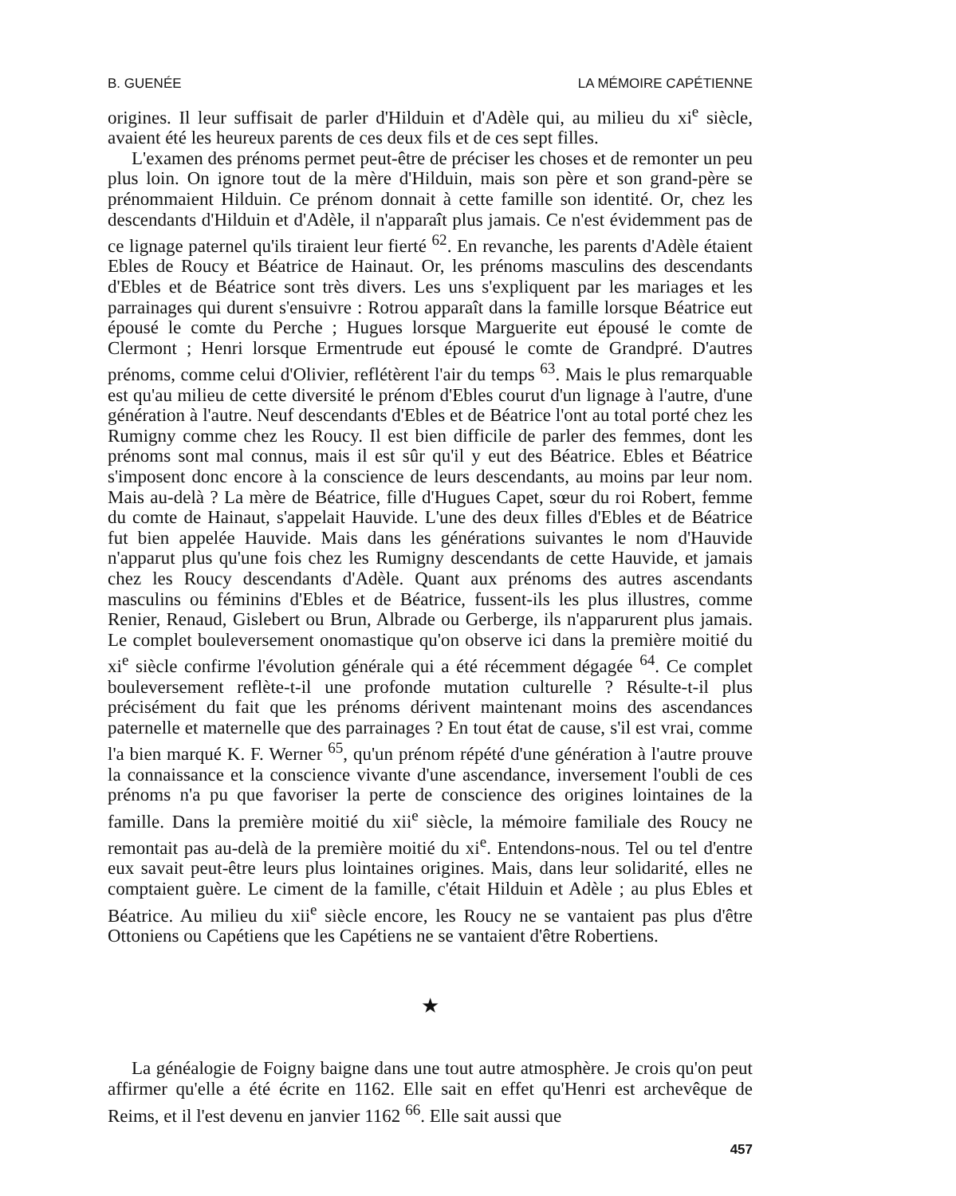B. GUENÉE LA MÉMOIRE CAPÉTIENNE
origines. Il leur suffisait de parler d'Hilduin et d'Adèle qui, au milieu du xi<sup>e</sup> siècle, avaient été les heureux parents de ces deux fils et de ces sept filles.
L'examen des prénoms permet peut-être de préciser les choses et de remonter un peu plus loin. On ignore tout de la mère d'Hilduin, mais son père et son grand-père se prénommaient Hilduin. Ce prénom donnait à cette famille son identité. Or, chez les descendants d'Hilduin et d'Adèle, il n'apparaît plus jamais. Ce n'est évidemment pas de ce lignage paternel qu'ils tiraient leur fierté <sup>62</sup>. En revanche, les parents d'Adèle étaient Ebles de Roucy et Béatrice de Hainaut. Or, les prénoms masculins des descendants d'Ebles et de Béatrice sont très divers. Les uns s'expliquent par les mariages et les parrainages qui durent s'ensuivre : Rotrou apparaît dans la famille lorsque Béatrice eut épousé le comte du Perche ; Hugues lorsque Marguerite eut épousé le comte de Clermont ; Henri lorsque Ermentrude eut épousé le comte de Grandpré. D'autres prénoms, comme celui d'Olivier, reflétèrent l'air du temps <sup>63</sup>. Mais le plus remarquable est qu'au milieu de cette diversité le prénom d'Ebles courut d'un lignage à l'autre, d'une génération à l'autre. Neuf descendants d'Ebles et de Béatrice l'ont au total porté chez les Rumigny comme chez les Roucy. Il est bien difficile de parler des femmes, dont les prénoms sont mal connus, mais il est sûr qu'il y eut des Béatrice. Ebles et Béatrice s'imposent donc encore à la conscience de leurs descendants, au moins par leur nom. Mais au-delà ? La mère de Béatrice, fille d'Hugues Capet, sœur du roi Robert, femme du comte de Hainaut, s'appelait Hauvide. L'une des deux filles d'Ebles et de Béatrice fut bien appelée Hauvide. Mais dans les générations suivantes le nom d'Hauvide n'apparut plus qu'une fois chez les Rumigny descendants de cette Hauvide, et jamais chez les Roucy descendants d'Adèle. Quant aux prénoms des autres ascendants masculins ou féminins d'Ebles et de Béatrice, fussent-ils les plus illustres, comme Renier, Renaud, Gislebert ou Brun, Albrade ou Gerberge, ils n'apparurent plus jamais. Le complet bouleversement onomastique qu'on observe ici dans la première moitié du xi<sup>e</sup> siècle confirme l'évolution générale qui a été récemment dégagée <sup>64</sup>. Ce complet bouleversement reflète-t-il une profonde mutation culturelle ? Résulte-t-il plus précisément du fait que les prénoms dérivent maintenant moins des ascendances paternelle et maternelle que des parrainages ? En tout état de cause, s'il est vrai, comme l'a bien marqué K. F. Werner <sup>65</sup>, qu'un prénom répété d'une génération à l'autre prouve la connaissance et la conscience vivante d'une ascendance, inversement l'oubli de ces prénoms n'a pu que favoriser la perte de conscience des origines lointaines de la famille. Dans la première moitié du xii<sup>e</sup> siècle, la mémoire familiale des Roucy ne remontait pas au-delà de la première moitié du xi<sup>e</sup>. Entendons-nous. Tel ou tel d'entre eux savait peut-être leurs plus lointaines origines. Mais, dans leur solidarité, elles ne comptaient guère. Le ciment de la famille, c'était Hilduin et Adèle ; au plus Ebles et Béatrice. Au milieu du xii<sup>e</sup> siècle encore, les Roucy ne se vantaient pas plus d'être Ottoniens ou Capétiens que les Capétiens ne se vantaient d'être Robertiens.
★
La généalogie de Foigny baigne dans une tout autre atmosphère. Je crois qu'on peut affirmer qu'elle a été écrite en 1162. Elle sait en effet qu'Henri est archevêque de Reims, et il l'est devenu en janvier 1162 <sup>66</sup>. Elle sait aussi que
457